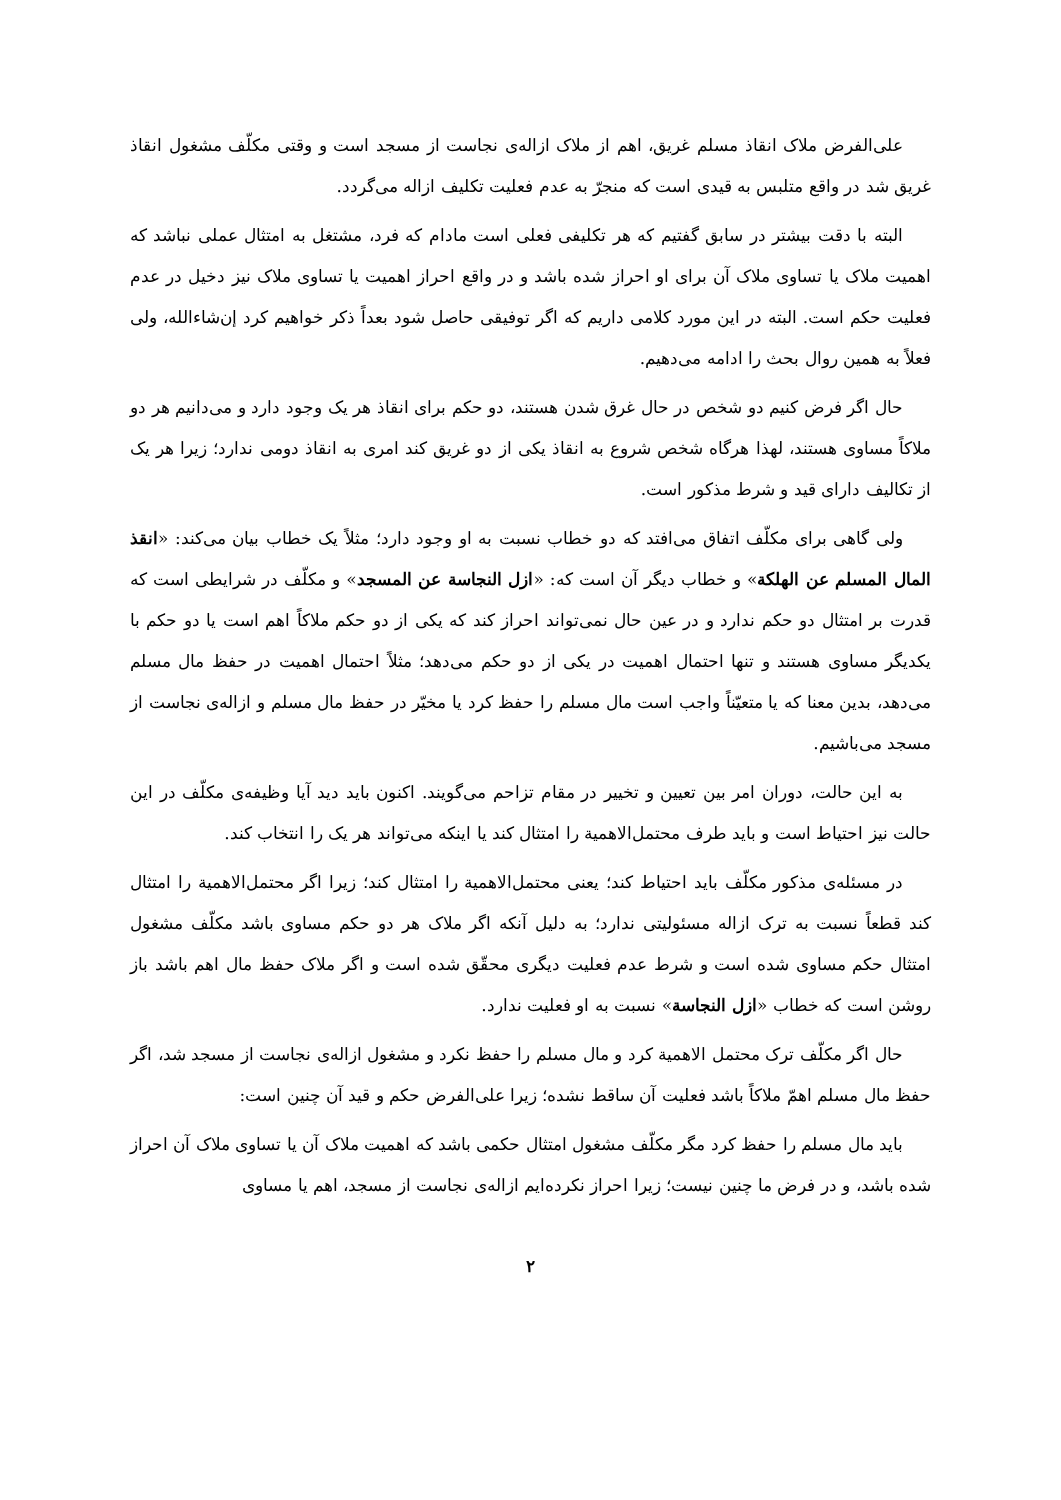علی‌الفرض ملاک انقاذ مسلم غریق، اهم از ملاک ازاله‌ی نجاست از مسجد است و وقتی مکلّف مشغول انقاذ غریق شد در واقع متلبس به قیدی است که منجرّ به عدم فعلیت تکلیف ازاله می‌گردد.
البته با دقت بیشتر در سابق گفتیم که هر تکلیفی فعلی است مادام که فرد، مشتغل به امتثال عملی نباشد که اهمیت ملاک یا تساوی ملاک آن برای او احراز شده باشد و در واقع احراز اهمیت یا تساوی ملاک نیز دخیل در عدم فعلیت حکم است. البته در این مورد کلامی داریم که اگر توفیقی حاصل شود بعداً ذکر خواهیم کرد إن‌شاءالله، ولی فعلاً به همین روال بحث را ادامه می‌دهیم.
حال اگر فرض کنیم دو شخص در حال غرق شدن هستند، دو حکم برای انقاذ هر یک وجود دارد و می‌دانیم هر دو ملاکاً مساوی هستند، لهذا هرگاه شخص شروع به انقاذ یکی از دو غریق کند امری به انقاذ دومی ندارد؛ زیرا هر یک از تکالیف دارای قید و شرط مذکور است.
ولی گاهی برای مکلّف اتفاق می‌افتد که دو خطاب نسبت به او وجود دارد؛ مثلاً یک خطاب بیان می‌کند: «انقذ المال المسلم عن الهلکة» و خطاب دیگر آن است که: «ازل النجاسة عن المسجد» و مکلّف در شرایطی است که قدرت بر امتثال دو حکم ندارد و در عین حال نمی‌تواند احراز کند که یکی از دو حکم ملاکاً اهم است یا دو حکم با یکدیگر مساوی هستند و تنها احتمال اهمیت در یکی از دو حکم می‌دهد؛ مثلاً احتمال اهمیت در حفظ مال مسلم می‌دهد، بدین معنا که یا متعیّناً واجب است مال مسلم را حفظ کرد یا مخیّر در حفظ مال مسلم و ازاله‌ی نجاست از مسجد می‌باشیم.
به این حالت، دوران امر بین تعیین و تخییر در مقام تزاحم می‌گویند. اکنون باید دید آیا وظیفه‌ی مکلّف در این حالت نیز احتیاط است و باید طرف محتمل‌الاهمیة را امتثال کند یا اینکه می‌تواند هر یک را انتخاب کند.
در مسئله‌ی مذکور مکلّف باید احتیاط کند؛ یعنی محتمل‌الاهمیة را امتثال کند؛ زیرا اگر محتمل‌الاهمیة را امتثال کند قطعاً نسبت به ترک ازاله مسئولیتی ندارد؛ به دلیل آنکه اگر ملاک هر دو حکم مساوی باشد مکلّف مشغول امتثال حکم مساوی شده است و شرط عدم فعلیت دیگری محقّق شده است و اگر ملاک حفظ مال اهم باشد باز روشن است که خطاب «ازل النجاسة» نسبت به او فعلیت ندارد.
حال اگر مکلّف ترک محتمل الاهمیة کرد و مال مسلم را حفظ نکرد و مشغول ازاله‌ی نجاست از مسجد شد، اگر حفظ مال مسلم اهمّ ملاکاً باشد فعلیت آن ساقط نشده؛ زیرا علی‌الفرض حکم و قید آن چنین است:
باید مال مسلم را حفظ کرد مگر مکلّف مشغول امتثال حکمی باشد که اهمیت ملاک آن یا تساوی ملاک آن احراز شده باشد، و در فرض ما چنین نیست؛ زیرا احراز نکرده‌ایم ازاله‌ی نجاست از مسجد، اهم یا مساوی
۲